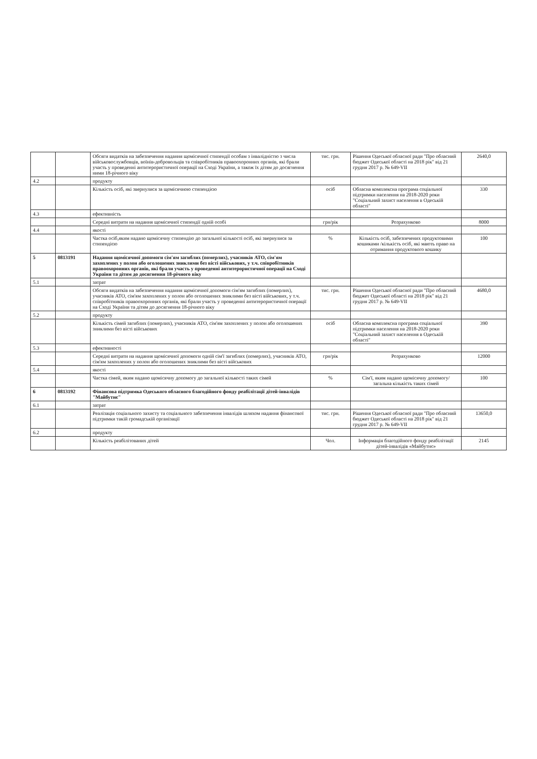| | | Обсяги видатків на забезпечення надання щомісячної стипендії особам з інвалідністю з числа військовослужбовців, воїнів-добровольців та співробітників правоохоронних органів, які брали участь у проведенні антитерористичної операції на Сході України, а також їх дітям до досягнення ними 18-річного віку | тис. грн. | Рішення Одеської обласної ради "Про обласний бюджет Одеської області на 2018 рік" від 21 грудня 2017 р. № 649-VII | 2640,0 |
| 4.2 | | продукту | | | |
| | | Кількість осіб, які звернулися за щомісячною стипендією | осіб | Обласна комплексна програма соціальної підтримки населення на 2018-2020 роки "Соціальний захист населення в Одеській області" | 330 |
| 4.3 | | ефективність | | | |
| | | Середні витрати на надання щомісячної стипендії одній особі | грн/рік | Розрахунково | 8000 |
| 4.4 | | якості | | | |
| | | Частка осіб,яким надано щомісячну стипендію до загальної кількості осіб, які звернулися за стипендією | % | Кількість осіб, забезпечених продуктовими кошиками /кількість осіб, які мають право на отримання продуктового кошику | 100 |
| 5 | 0813191 | Надання щомісячної допомоги сім'ям загиблих (померлих), учасників АТО, сім'ям захоплених у полон або оголошених зниклими без вісті військових, у т.ч. співробітників правоохоронних органів, які брали участь у проведенні антитерористичної операції на Сході України та дітям до досягнення 18-річного віку | | | |
| 5.1 | | затрат | | | |
| | | Обсяги видатків на забезпечення надання щомісячної допомоги сім'ям загиблих (померлих), учасників АТО, сім'ям захоплених у полон або оголошених зниклими без вісті військових, у т.ч. співробітників правоохоронних органів, які брали участь у проведенні антитерористичної операції на Сході України та дітям до досягнення 18-річного віку | тис. грн. | Рішення Одеської обласної ради "Про обласний бюджет Одеської області на 2018 рік" від 21 грудня 2017 р. № 649-VII | 4680,0 |
| 5.2 | | продукту | | | |
| | | Кількість сімей загиблих (померлих), учасників АТО, сім'ям захоплених у полон або оголошених зниклими без вісті військових | осіб | Обласна комплексна програма соціальної підтримки населення на 2018-2020 роки "Соціальний захист населення в Одеській області" | 390 |
| 5.3 | | ефективності | | | |
| | | Середні витрати на надання щомісячної допомоги одній сім'ї загиблих (померлих), учасників АТО, сім'ям захоплених у полон або оголошених зниклими без вісті військових | грн/рік | Розрахунково | 12000 |
| 5.4 | | якості | | | |
| | | Частка сімей, яким надано щомісячну допомогу до загальної кількості таких сімей | % | Сім'ї, яким надано щомісячну допомогу/ загальна кількість таких сімей | 100 |
| 6 | 0813192 | Фінансова підтримка Одеського обласного благодійного фонду реабілітації дітей-інвалідів "Майбутнє" | | | |
| 6.1 | | затрат | | | |
| | | Реалізація соціального захисту та соціального забезпечення інвалідів шляхом надання фінансової підтримки такій громадській організації | тис. грн. | Рішення Одеської обласної ради "Про обласний бюджет Одеської області на 2018 рік" від 21 грудня 2017 р. № 649-VII | 13650,0 |
| 6.2 | | продукту | | | |
| | | Кількість реабілітованих дітей | Чол. | Інформація благодійного фонду реабілітації дітей-інвалідів «Майбутнє» | 2145 |